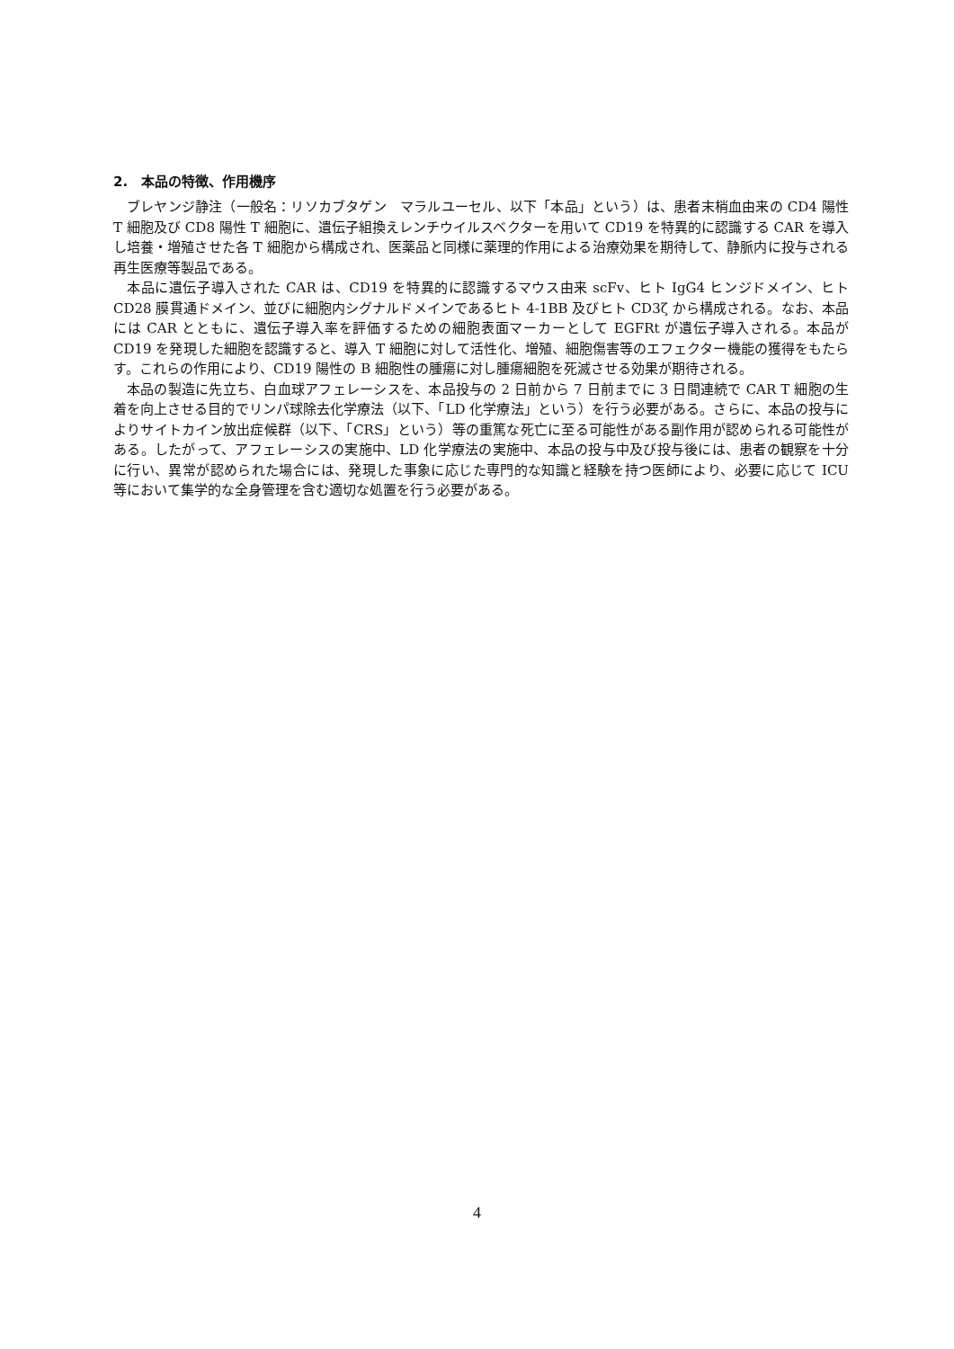2.　本品の特徴、作用機序
ブレヤンジ静注（一般名：リソカブタゲン　マラルユーセル、以下「本品」という）は、患者末梢血由来の CD4 陽性 T 細胞及び CD8 陽性 T 細胞に、遺伝子組換えレンチウイルスベクターを用いて CD19 を特異的に認識する CAR を導入し培養・増殖させた各 T 細胞から構成され、医薬品と同様に薬理的作用による治療効果を期待して、静脈内に投与される再生医療等製品である。
本品に遺伝子導入された CAR は、CD19 を特異的に認識するマウス由来 scFv、ヒト IgG4 ヒンジドメイン、ヒト CD28 膜貫通ドメイン、並びに細胞内シグナルドメインであるヒト 4-1BB 及びヒト CD3ζ から構成される。なお、本品には CAR とともに、遺伝子導入率を評価するための細胞表面マーカーとして EGFRt が遺伝子導入される。本品が CD19 を発現した細胞を認識すると、導入 T 細胞に対して活性化、増殖、細胞傷害等のエフェクター機能の獲得をもたらす。これらの作用により、CD19 陽性の B 細胞性の腫瘍に対し腫瘍細胞を死滅させる効果が期待される。
本品の製造に先立ち、白血球アフェレーシスを、本品投与の 2 日前から 7 日前までに 3 日間連続で CAR T 細胞の生着を向上させる目的でリンパ球除去化学療法（以下、「LD 化学療法」という）を行う必要がある。さらに、本品の投与によりサイトカイン放出症候群（以下、「CRS」という）等の重篤な死亡に至る可能性がある副作用が認められる可能性がある。したがって、アフェレーシスの実施中、LD 化学療法の実施中、本品の投与中及び投与後には、患者の観察を十分に行い、異常が認められた場合には、発現した事象に応じた専門的な知識と経験を持つ医師により、必要に応じて ICU 等において集学的な全身管理を含む適切な処置を行う必要がある。
4